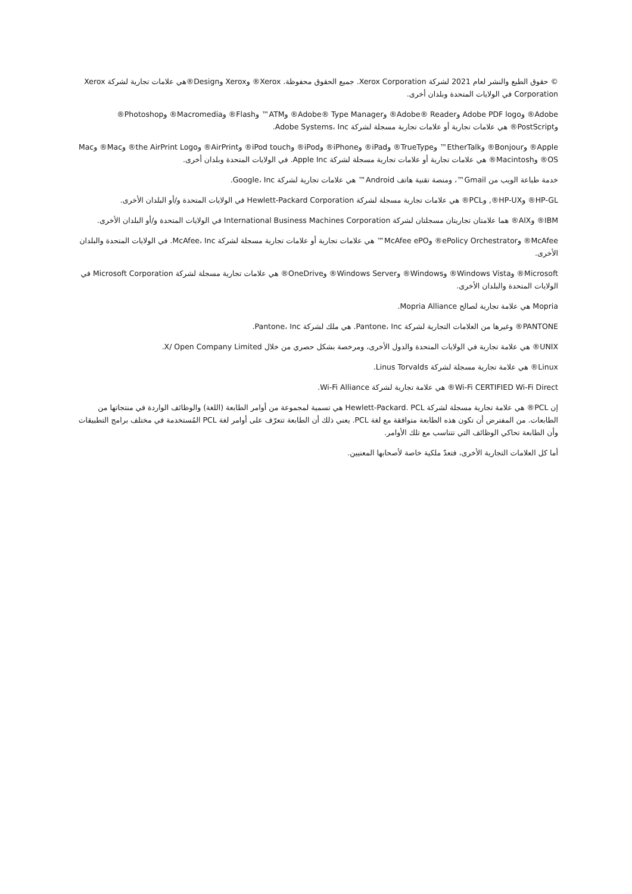© حقوق الطبع والنشر لعام 2021 لشركة Xerox Corporation. جميع الحقوق محفوظة. Xerox® وXerox وDesign®هي علامات تجارية لشركة Xerox Corporation في الولايات المتحدة وبلدان أخرى.
Adobe® وAdobe PDF logo وAdobe® Reader® وAdobe® Type Manager® وATM™ وFlash® وMacromedia® وPhotoshop® وPostScript® هي علامات تجارية أو علامات تجارية مسجلة لشركة Adobe Systems، Inc.
Apple® وBonjour® وEtherTalk™ وTrueType® وiPad® وiPhone® وiPod® وiPod touch® وAirPrint® وthe AirPrint Logo® وMac® وMac OS® وMacintosh® هي علامات تجارية أو علامات تجارية مسجلة لشركة Apple Inc. في الولايات المتحدة وبلدان أخرى.
خدمة طباعة الويب من Gmail™، ومنصة تقنية هاتف Android™ هي علامات تجارية لشركة Google، Inc.
HP-GL® وHP-UX®, وPCL® هي علامات تجارية مسجلة لشركة Hewlett-Packard Corporation في الولايات المتحدة و/أو البلدان الأخرى.
IBM® وAIX® هما علامتان تجاريتان مسجلتان لشركة International Business Machines Corporation في الولايات المتحدة و/أو البلدان الأخرى.
McAfee® وePolicy Orchestrator® وMcAfee ePO™ هي علامات تجارية أو علامات تجارية مسجلة لشركة McAfee، Inc. في الولايات المتحدة والبلدان الأخرى.
Microsoft® وWindows Vista® وWindows® وWindows Server® وOneDrive® هي علامات تجارية مسجلة لشركة Microsoft Corporation في الولايات المتحدة والبلدان الأخرى.
Mopria هي علامة تجارية لصالح Mopria Alliance.
PANTONE® وغيرها من العلامات التجارية لشركة Pantone، Inc. هي ملك لشركة Pantone، Inc.
UNIX® هي علامة تجارية في الولايات المتحدة والدول الأخرى، ومرخصة بشكل حصري من خلال X/ Open Company Limited.
Linux® هي علامة تجارية مسجلة لشركة Linus Torvalds.
Wi-Fi CERTIFIED Wi-Fi Direct® هي علامة تجارية لشركة Wi-Fi Alliance.
إن PCL® هي علامة تجارية مسجلة لشركة Hewlett-Packard. PCL هي تسمية لمجموعة من أوامر الطابعة (اللغة) والوظائف الواردة في منتجاتها من الطابعات. من المفترض أن تكون هذه الطابعة متوافقة مع لغة PCL. يعني ذلك أن الطابعة تتعرّف على أوامر لغة PCL المُستخدمة في مختلف برامج التطبيقات وأن الطابعة تحاكي الوظائف التي تتناسب مع تلك الأوامر.
أما كل العلامات التجارية الأخرى، فتعدّ ملكية خاصة لأصحابها المعنيين.